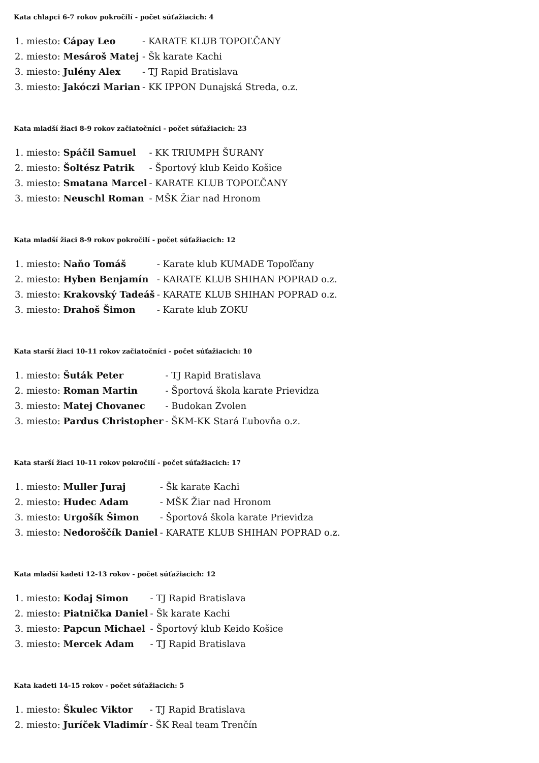Kata chlapci 6-7 rokov pokročilí - počet súťažiacich: 4
| 1. miesto: Cápay Leo | - KARATE KLUB TOPOĽČANY |
| 2. miesto: Mesároš Matej | - Šk karate Kachi |
| 3. miesto: Julény Alex | - TJ Rapid Bratislava |
| 3. miesto: Jakóczi Marian | - KK IPPON Dunajská Streda, o.z. |
Kata mladší žiaci 8-9 rokov začiatočníci - počet súťažiacich: 23
| 1. miesto: Spáčil Samuel | - KK TRIUMPH ŠURANY |
| 2. miesto: Šoltész Patrik | - Športový klub Keido Košice |
| 3. miesto: Smatana Marcel | - KARATE KLUB TOPOĽČANY |
| 3. miesto: Neuschl Roman | - MŠK Žiar nad Hronom |
Kata mladší žiaci 8-9 rokov pokročilí - počet súťažiacich: 12
| 1. miesto: Naňo Tomáš | - Karate klub KUMADE Topoľčany |
| 2. miesto: Hyben Benjamín | - KARATE KLUB SHIHAN POPRAD o.z. |
| 3. miesto: Krakovský Tadeáš | - KARATE KLUB SHIHAN POPRAD o.z. |
| 3. miesto: Drahoš Šimon | - Karate klub ZOKU |
Kata starší žiaci 10-11 rokov začiatočníci - počet súťažiacich: 10
| 1. miesto: Šuták Peter | - TJ Rapid Bratislava |
| 2. miesto: Roman Martin | - Športová škola karate Prievidza |
| 3. miesto: Matej Chovanec | - Budokan Zvolen |
| 3. miesto: Pardus Christopher | - ŠKM-KK Stará Ľubovňa o.z. |
Kata starší žiaci 10-11 rokov pokročilí - počet súťažiacich: 17
| 1. miesto: Muller Juraj | - Šk karate Kachi |
| 2. miesto: Hudec Adam | - MŠK Žiar nad Hronom |
| 3. miesto: Urgošík Šimon | - Športová škola karate Prievidza |
| 3. miesto: Nedoroščík Daniel | - KARATE KLUB SHIHAN POPRAD o.z. |
Kata mladší kadeti 12-13 rokov - počet súťažiacich: 12
| 1. miesto: Kodaj Simon | - TJ Rapid Bratislava |
| 2. miesto: Piatnička Daniel | - Šk karate Kachi |
| 3. miesto: Papcun Michael | - Športový klub Keido Košice |
| 3. miesto: Mercek Adam | - TJ Rapid Bratislava |
Kata kadeti 14-15 rokov - počet súťažiacich: 5
| 1. miesto: Škulec Viktor | - TJ Rapid Bratislava |
| 2. miesto: Juríček Vladimír | - ŠK Real team Trenčín |